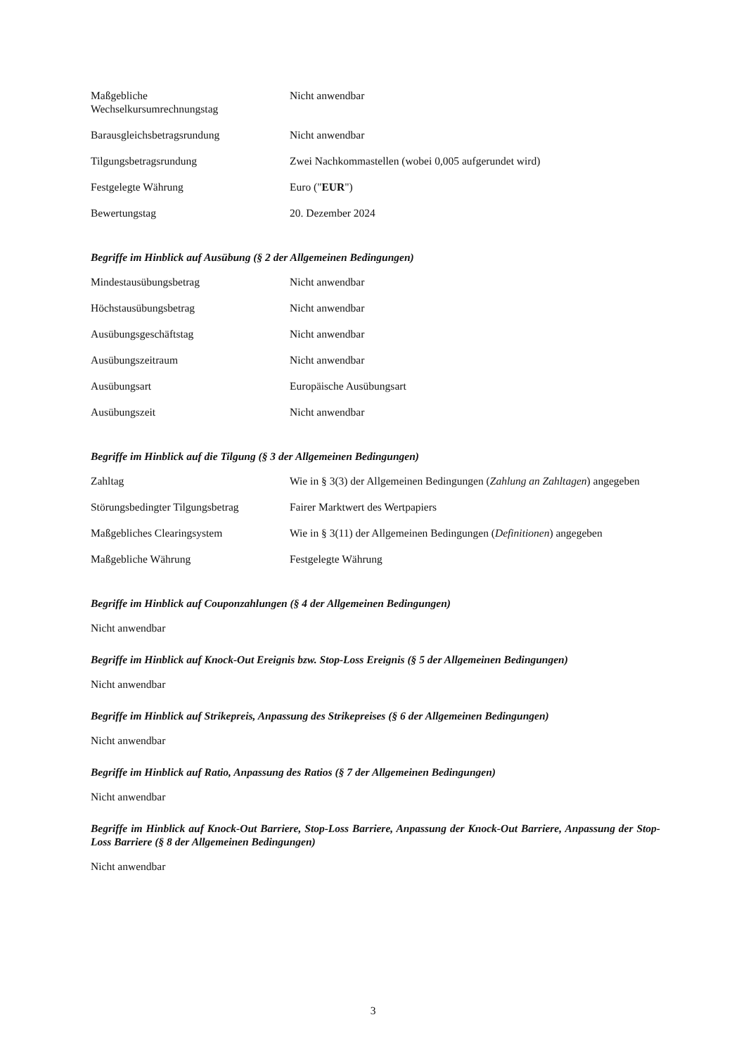| Maßgebliche Wechselkursumrechnungstag | Nicht anwendbar |
| Barausgleichsbetragsrundung | Nicht anwendbar |
| Tilgungsbetragsrundung | Zwei Nachkommastellen (wobei 0,005 aufgerundet wird) |
| Festgelegte Währung | Euro (" EUR ") |
| Bewertungstag | 20. Dezember 2024 |
Begriffe im Hinblick auf Ausübung (§ 2 der Allgemeinen Bedingungen)
| Mindestausübungsbetrag | Nicht anwendbar |
| Höchstausübungsbetrag | Nicht anwendbar |
| Ausübungsgeschäftstag | Nicht anwendbar |
| Ausübungszeitraum | Nicht anwendbar |
| Ausübungsart | Europäische Ausübungsart |
| Ausübungszeit | Nicht anwendbar |
Begriffe im Hinblick auf die Tilgung (§ 3 der Allgemeinen Bedingungen)
| Zahltag | Wie in § 3(3) der Allgemeinen Bedingungen ( Zahlung an Zahltagen ) angegeben |
| Störungsbedingter Tilgungsbetrag | Fairer Marktwert des Wertpapiers |
| Maßgebliches Clearingsystem | Wie in § 3(11) der Allgemeinen Bedingungen ( Definitionen ) angegeben |
| Maßgebliche Währung | Festgelegte Währung |
Begriffe im Hinblick auf Couponzahlungen (§ 4 der Allgemeinen Bedingungen)
Nicht anwendbar
Begriffe im Hinblick auf Knock-Out Ereignis bzw. Stop-Loss Ereignis (§ 5 der Allgemeinen Bedingungen)
Nicht anwendbar
Begriffe im Hinblick auf Strikepreis, Anpassung des Strikepreises (§ 6 der Allgemeinen Bedingungen)
Nicht anwendbar
Begriffe im Hinblick auf Ratio, Anpassung des Ratios (§ 7 der Allgemeinen Bedingungen)
Nicht anwendbar
Begriffe im Hinblick auf Knock-Out Barriere, Stop-Loss Barriere, Anpassung der Knock-Out Barriere, Anpassung der Stop-Loss Barriere (§ 8 der Allgemeinen Bedingungen)
Nicht anwendbar
3